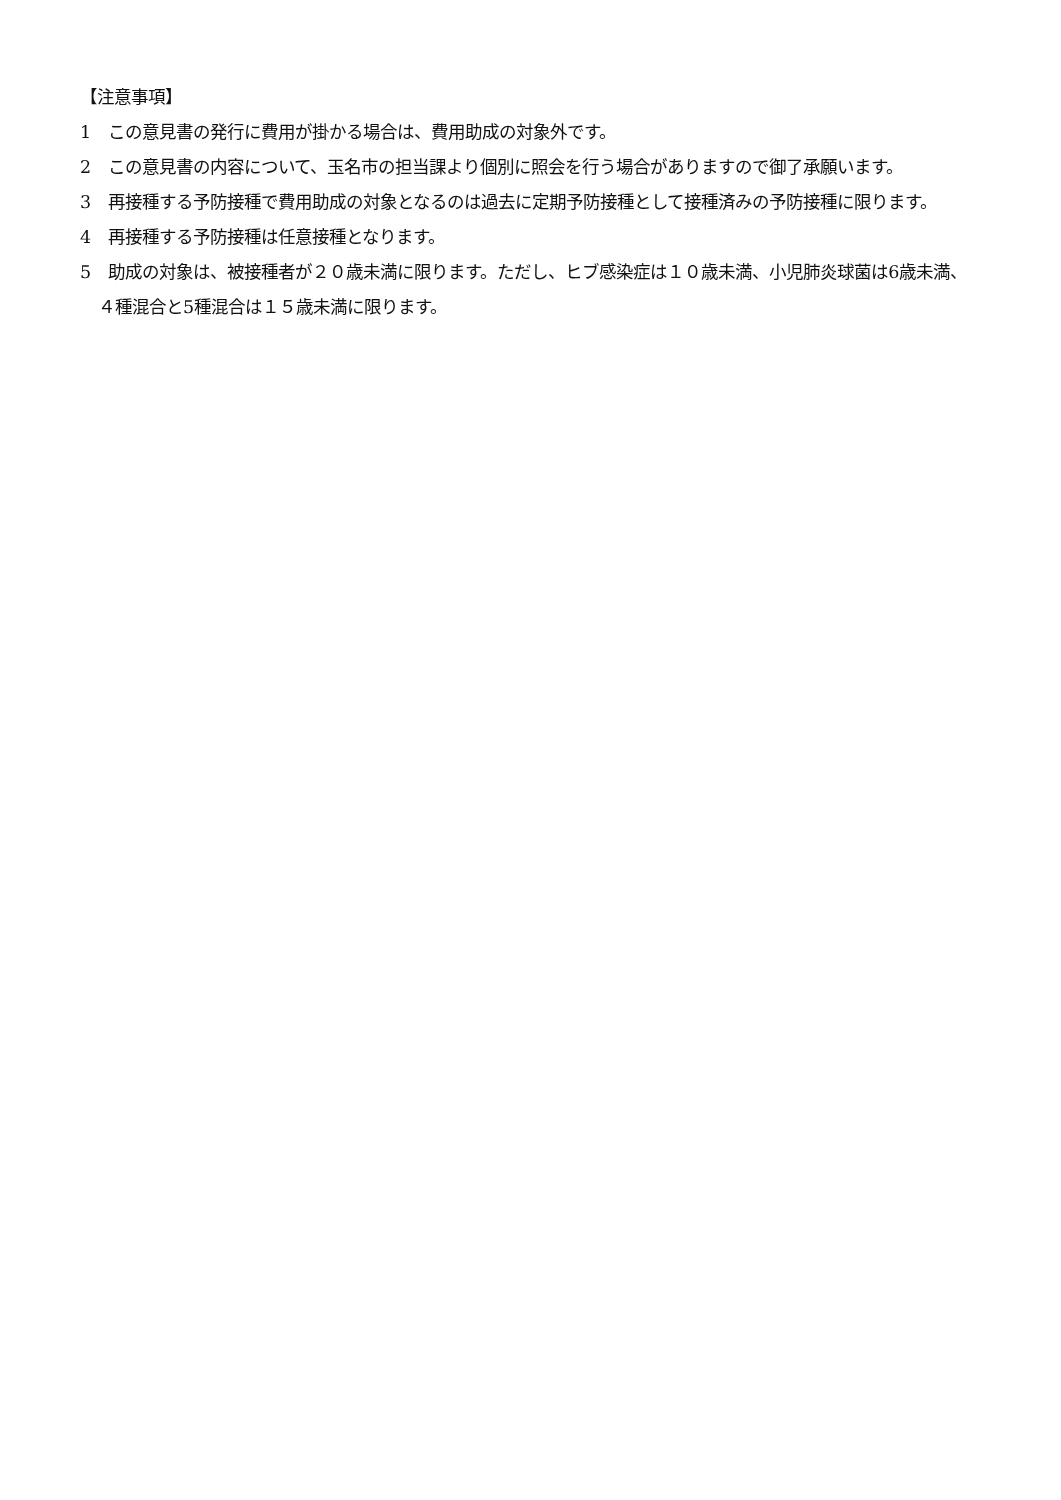【注意事項】
1　この意見書の発行に費用が掛かる場合は、費用助成の対象外です。
2　この意見書の内容について、玉名市の担当課より個別に照会を行う場合がありますので御了承願います。
3　再接種する予防接種で費用助成の対象となるのは過去に定期予防接種として接種済みの予防接種に限ります。
4　再接種する予防接種は任意接種となります。
5　助成の対象は、被接種者が２０歳未満に限ります。ただし、ヒブ感染症は１０歳未満、小児肺炎球菌は6歳未満、４種混合と5種混合は１５歳未満に限ります。